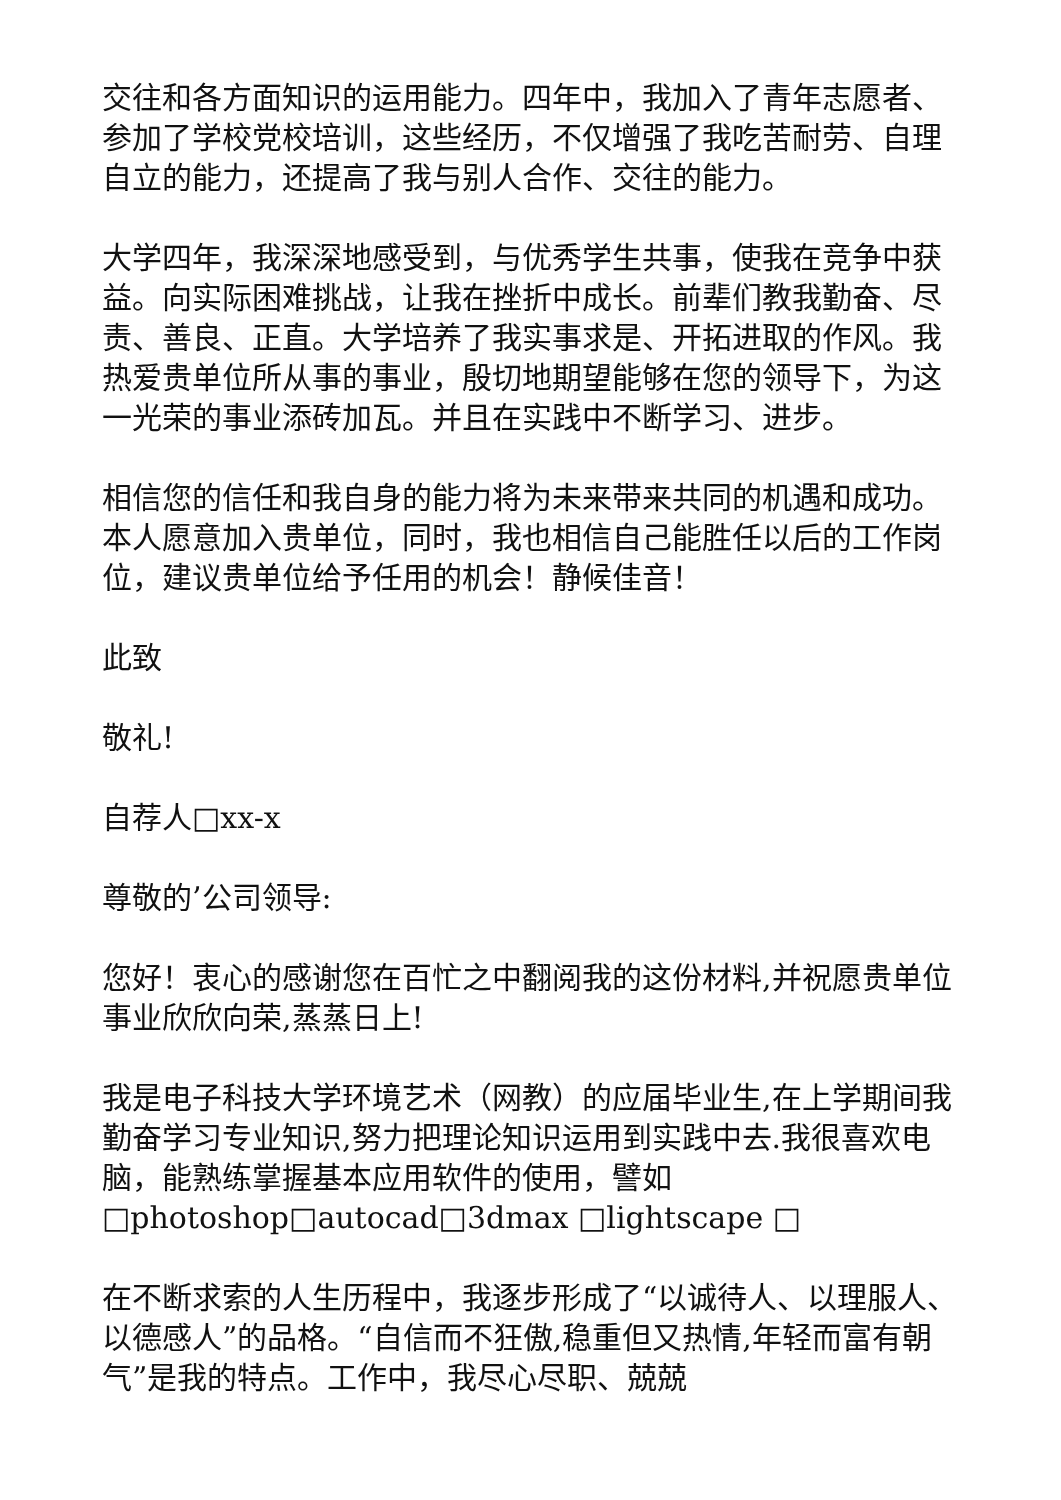交往和各方面知识的运用能力。四年中，我加入了青年志愿者、参加了学校党校培训，这些经历，不仅增强了我吃苦耐劳、自理自立的能力，还提高了我与别人合作、交往的能力。
大学四年，我深深地感受到，与优秀学生共事，使我在竞争中获益。向实际困难挑战，让我在挫折中成长。前辈们教我勤奋、尽责、善良、正直。大学培养了我实事求是、开拓进取的作风。我热爱贵单位所从事的事业，殷切地期望能够在您的领导下，为这一光荣的事业添砖加瓦。并且在实践中不断学习、进步。
相信您的信任和我自身的能力将为未来带来共同的机遇和成功。本人愿意加入贵单位，同时，我也相信自己能胜任以后的工作岗位，建议贵单位给予任用的机会！静候佳音！
此致
敬礼!
自荐人□xx-x
尊敬的’公司领导:
您好！衷心的感谢您在百忙之中翻阅我的这份材料,并祝愿贵单位事业欣欣向荣,蒸蒸日上!
我是电子科技大学环境艺术（网教）的应届毕业生,在上学期间我勤奋学习专业知识,努力把理论知识运用到实践中去.我很喜欢电脑，能熟练掌握基本应用软件的使用，譬如□photoshop□autocad□3dmax □lightscape □
在不断求索的人生历程中，我逐步形成了“以诚待人、以理服人、以德感人”的品格。“自信而不狂傲,稳重但又热情,年轻而富有朝气”是我的特点。工作中，我尽心尽职、兢兢